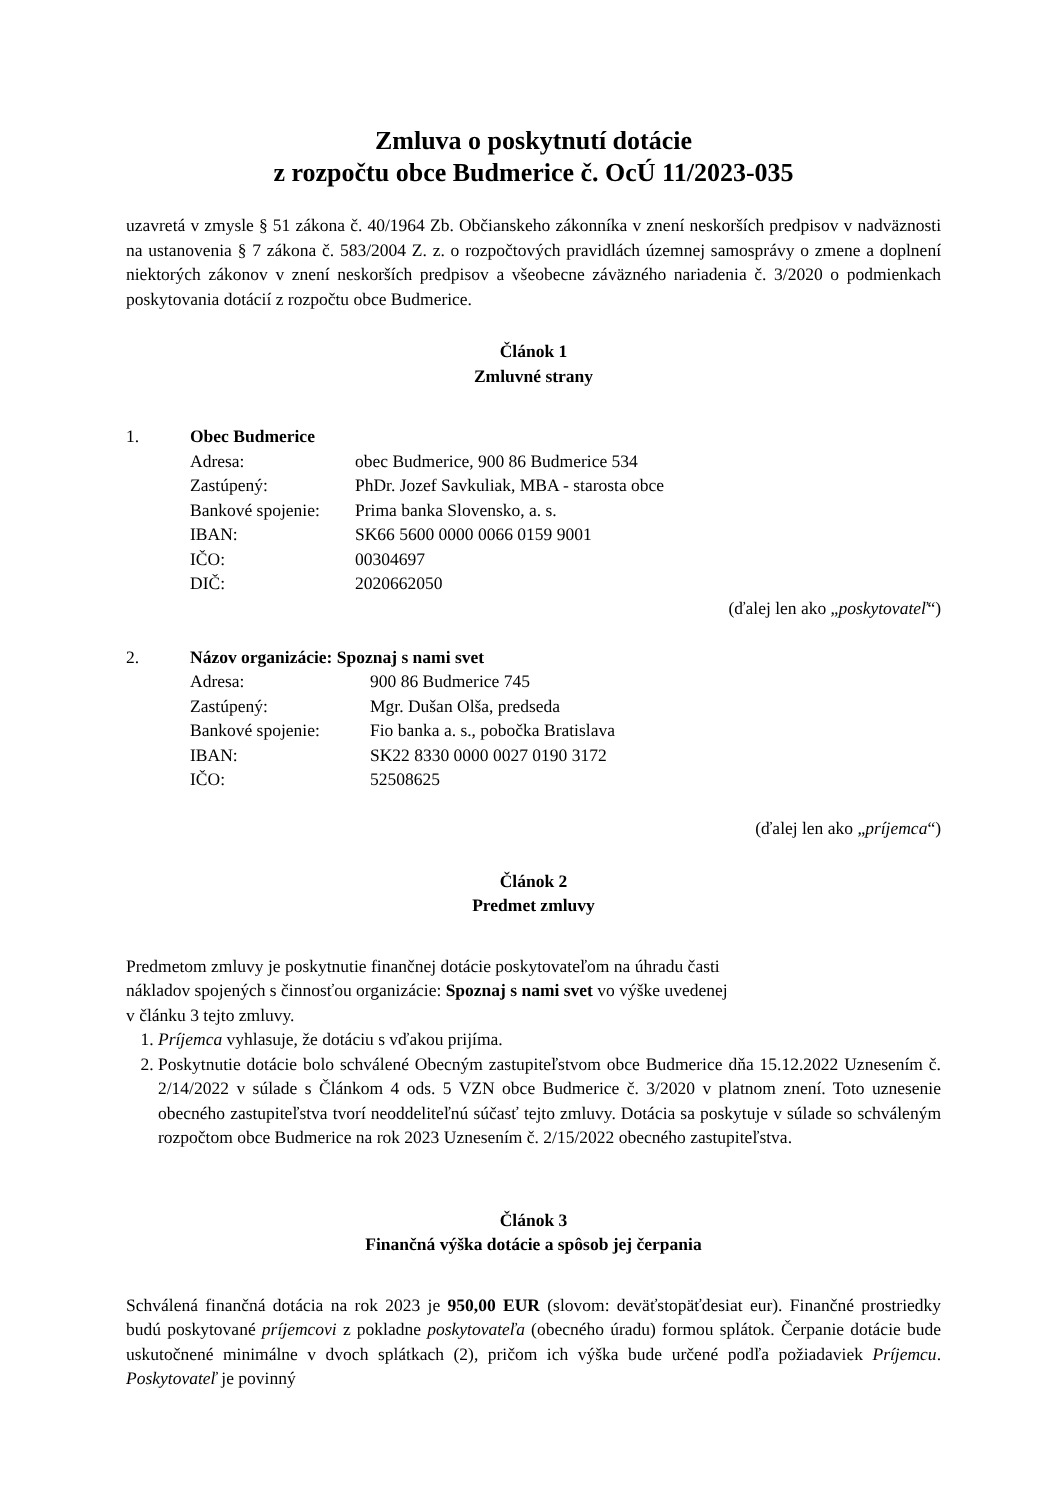Zmluva o poskytnutí dotácie
z rozpočtu obce Budmerice č. OcÚ 11/2023-035
uzavretá v zmysle § 51 zákona č. 40/1964 Zb. Občianskeho zákonníka v znení neskorších predpisov v nadväznosti na ustanovenia § 7 zákona č. 583/2004 Z. z. o rozpočtových pravidlách územnej samosprávy o zmene a doplnení niektorých zákonov v znení neskorších predpisov a všeobecne záväzného nariadenia č. 3/2020 o podmienkach poskytovania dotácií z rozpočtu obce Budmerice.
Článok 1
Zmluvné strany
1. Obec Budmerice
Adresa: obec Budmerice, 900 86 Budmerice 534 Zastúpený: PhDr. Jozef Savkuliak, MBA - starosta obce Bankové spojenie: Prima banka Slovensko, a. s. IBAN: SK66 5600 0000 0066 0159 9001 IČO: 00304697 DIČ: 2020662050
(ďalej len ako „poskytovateľ“)
2. Názov organizácie: Spoznaj s nami svet
Adresa: 900 86 Budmerice 745 Zastúpený: Mgr. Dušan Olša, predseda Bankové spojenie: Fio banka a. s., pobočka Bratislava IBAN: SK22 8330 0000 0027 0190 3172 IČO: 52508625
(ďalej len ako „príjemca“)
Článok 2
Predmet zmluvy
Predmetom zmluvy je poskytnutie finančnej dotácie poskytovateľom na úhradu časti
nákladov spojených s činnosťou organizácie: Spoznaj s nami svet vo výške uvedenej
v článku 3 tejto zmluvy.
1. Príjemca vyhlasuje, že dotáciu s vďakou prijíma.
2. Poskytnutie dotácie bolo schválené Obecným zastupiteľstvom obce Budmerice dňa 15.12.2022 Uznesením č. 2/14/2022 v súlade s Článkom 4 ods. 5 VZN obce Budmerice č. 3/2020 v platnom znení. Toto uznesenie obecného zastupiteľstva tvorí neoddeliteľnú súčasť tejto zmluvy. Dotácia sa poskytuje v súlade so schváleným rozpočtom obce Budmerice na rok 2023 Uznesením č. 2/15/2022 obecného zastupiteľstva.
Článok 3
Finančná výška dotácie a spôsob jej čerpania
Schválená finančná dotácia na rok 2023 je 950,00 EUR (slovom: deväťstopäťdesiat eur). Finančné prostriedky budú poskytované príjemcovi z pokladne poskytovateľa (obecného úradu) formou splátok. Čerpanie dotácie bude uskutočnené minimálne v dvoch splátkach (2), pričom ich výška bude určené podľa požiadaviek Príjemcu. Poskytovateľ je povinný